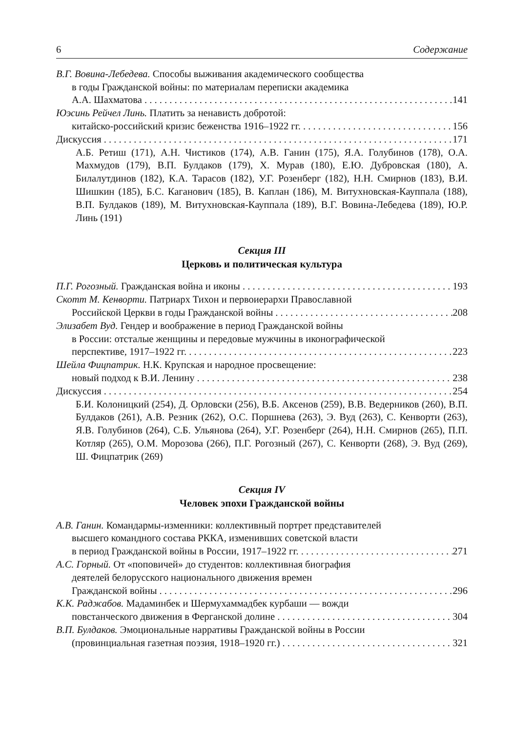6 Содержание
В.Г. Вовина-Лебедева. Способы выживания академического сообщества
в годы Гражданской войны: по материалам переписки академика
А.А. Шахматова 141
Юэсинь Рейчел Линь. Платить за ненависть добротой:
китайско-российский кризис беженства 1916–1922 гг. 156
Дискуссия 171
А.Б. Ретиш (171), А.Н. Чистиков (174), А.В. Ганин (175), Я.А. Голубинов (178), О.А. Махмудов (179), В.П. Булдаков (179), Х. Мурав (180), Е.Ю. Дубровская (180), А. Билалутдинов (182), К.А. Тарасов (182), У.Г. Розенберг (182), Н.Н. Смирнов (183), В.И. Шишкин (185), Б.С. Каганович (185), В. Каплан (186), М. Витухновская-Кауппала (188), В.П. Булдаков (189), М. Витухновская-Кауппала (189), В.Г. Вовина-Лебедева (189), Ю.Р. Линь (191)
Секция III
Церковь и политическая культура
П.Г. Рогозный. Гражданская война и иконы 193
Скотт М. Кенворти. Патриарх Тихон и первоиерархи Православной
Российской Церкви в годы Гражданской войны 208
Элизабет Вуд. Гендер и воображение в период Гражданской войны
в России: отсталые женщины и передовые мужчины в иконографической
перспективе, 1917–1922 гг. 223
Шейла Фицпатрик. Н.К. Крупская и народное просвещение:
новый подход к В.И. Ленину 238
Дискуссия 254
Б.И. Колоницкий (254), Д. Орловски (256), В.Б. Аксенов (259), В.В. Ведерников (260), В.П. Булдаков (261), А.В. Резник (262), О.С. Поршнева (263), Э. Вуд (263), С. Кенворти (263), Я.В. Голубинов (264), С.Б. Ульянова (264), У.Г. Розенберг (264), Н.Н. Смирнов (265), П.П. Котляр (265), О.М. Морозова (266), П.Г. Рогозный (267), С. Кенворти (268), Э. Вуд (269), Ш. Фицпатрик (269)
Секция IV
Человек эпохи Гражданской войны
А.В. Ганин. Командармы-изменники: коллективный портрет представителей
высшего командного состава РККА, изменивших советской власти
в период Гражданской войны в России, 1917–1922 гг. 271
А.С. Горный. От «поповичей» до студентов: коллективная биография
деятелей белорусского национального движения времен
Гражданской войны 296
К.К. Раджабов. Мадаминбек и Шермухаммадбек курбаши — вожди
повстанческого движения в Ферганской долине 304
В.П. Булдаков. Эмоциональные нарративы Гражданской войны в России
(провинциальная газетная поэзия, 1918–1920 гг.) 321